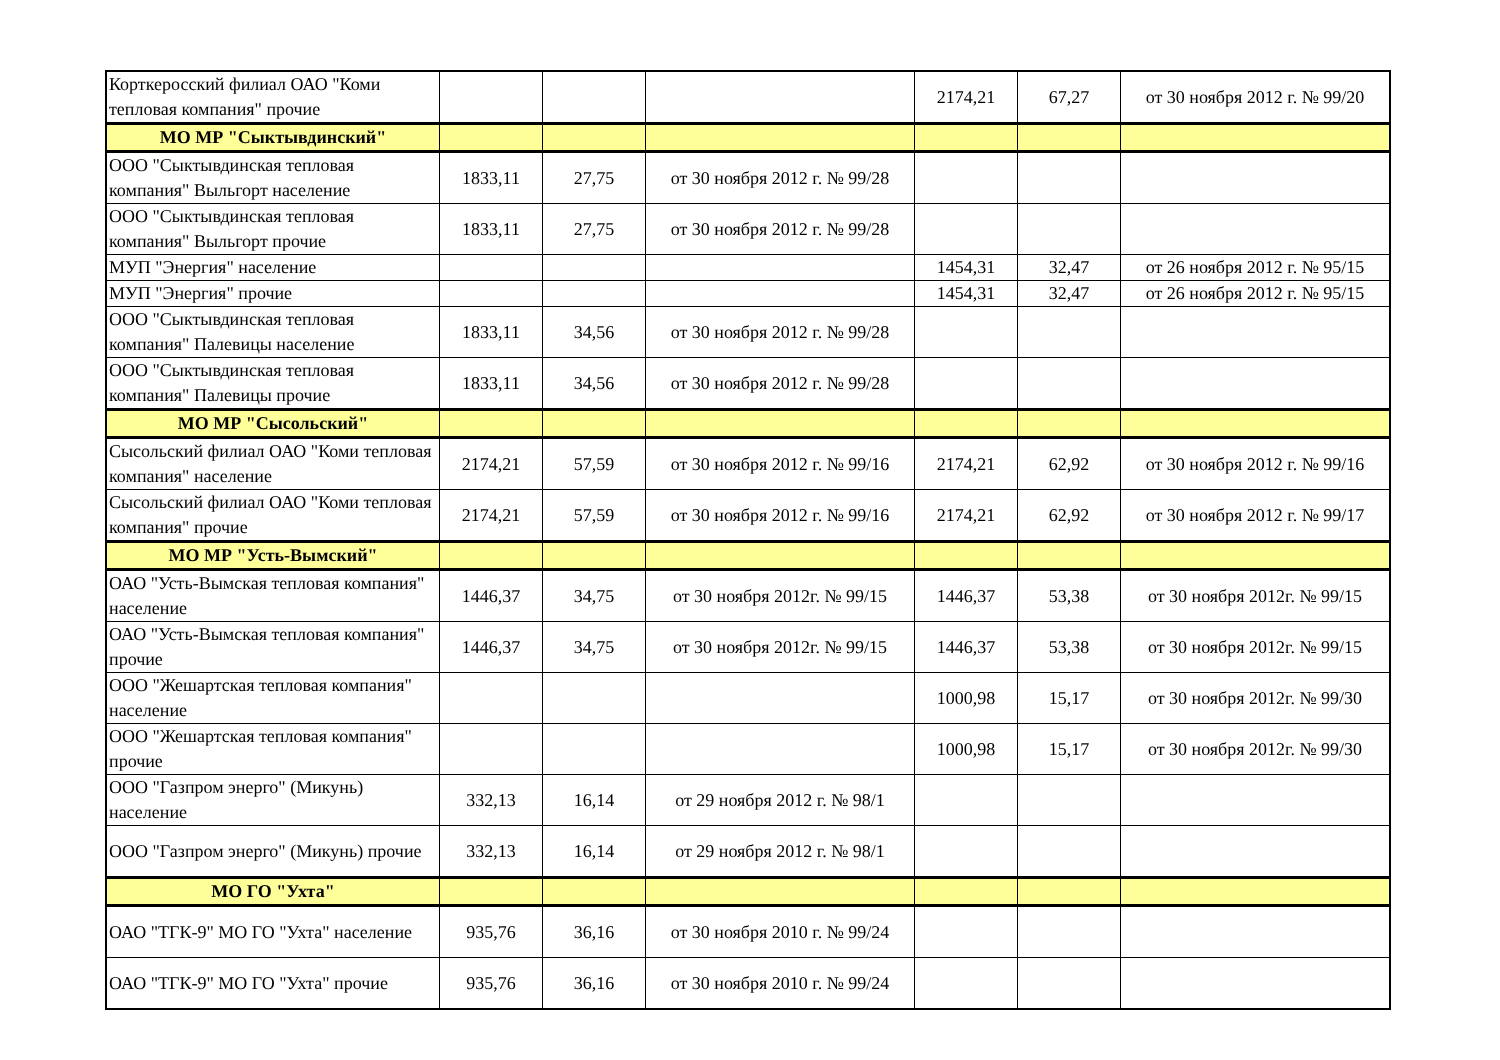| Корткеросский филиал ОАО "Коми тепловая компания" прочие | | | | 2174,21 | 67,27 | от 30 ноября 2012 г. № 99/20 |
| МО МР "Сыктывдинский" | | | | | | |
| ООО "Сыктывдинская тепловая компания" Выльгорт население | 1833,11 | 27,75 | от 30 ноября 2012 г. № 99/28 | | | |
| ООО "Сыктывдинская тепловая компания" Выльгорт прочие | 1833,11 | 27,75 | от 30 ноября 2012 г. № 99/28 | | | |
| МУП "Энергия" население | | | | 1454,31 | 32,47 | от 26 ноября 2012 г. № 95/15 |
| МУП "Энергия" прочие | | | | 1454,31 | 32,47 | от 26 ноября 2012 г. № 95/15 |
| ООО "Сыктывдинская тепловая компания" Палевицы население | 1833,11 | 34,56 | от 30 ноября 2012 г. № 99/28 | | | |
| ООО "Сыктывдинская тепловая компания" Палевицы прочие | 1833,11 | 34,56 | от 30 ноября 2012 г. № 99/28 | | | |
| МО МР "Сысольский" | | | | | | |
| Сысольский филиал ОАО "Коми тепловая компания" население | 2174,21 | 57,59 | от 30 ноября 2012 г. № 99/16 | 2174,21 | 62,92 | от 30 ноября 2012 г. № 99/16 |
| Сысольский филиал ОАО "Коми тепловая компания" прочие | 2174,21 | 57,59 | от 30 ноября 2012 г. № 99/16 | 2174,21 | 62,92 | от 30 ноября 2012 г. № 99/17 |
| МО МР "Усть-Вымский" | | | | | | |
| ОАО "Усть-Вымская тепловая компания" население | 1446,37 | 34,75 | от 30 ноября 2012г. № 99/15 | 1446,37 | 53,38 | от 30 ноября 2012г. № 99/15 |
| ОАО "Усть-Вымская тепловая компания" прочие | 1446,37 | 34,75 | от 30 ноября 2012г. № 99/15 | 1446,37 | 53,38 | от 30 ноября 2012г. № 99/15 |
| ООО "Жешартская тепловая компания" население | | | | 1000,98 | 15,17 | от 30 ноября 2012г. № 99/30 |
| ООО "Жешартская тепловая компания" прочие | | | | 1000,98 | 15,17 | от 30 ноября 2012г. № 99/30 |
| ООО "Газпром энерго" (Микунь) население | 332,13 | 16,14 | от 29 ноября 2012 г. № 98/1 | | | |
| ООО "Газпром энерго" (Микунь) прочие | 332,13 | 16,14 | от 29 ноября 2012 г. № 98/1 | | | |
| МО ГО "Ухта" | | | | | | |
| ОАО "ТГК-9" МО ГО "Ухта" население | 935,76 | 36,16 | от 30 ноября 2010 г. № 99/24 | | | |
| ОАО "ТГК-9" МО ГО "Ухта" прочие | 935,76 | 36,16 | от 30 ноября 2010 г. № 99/24 | | | |